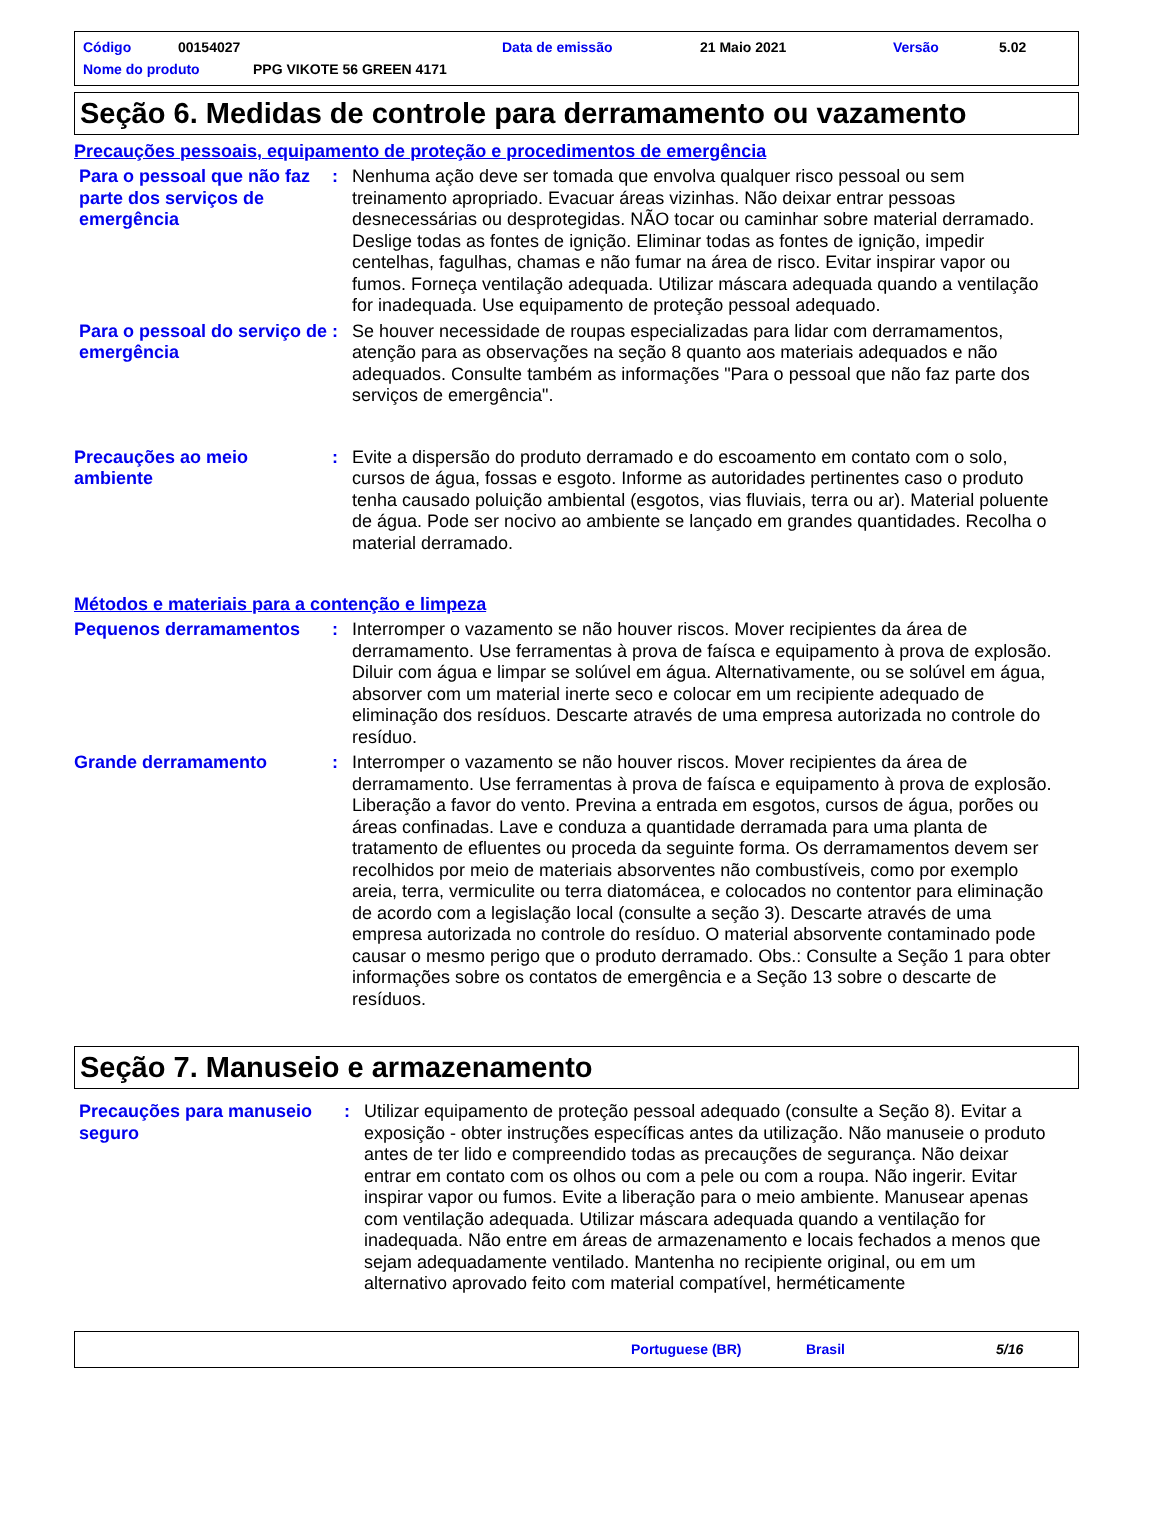Código 00154027 Data de emissão 21 Maio 2021 Versão 5.02
Nome do produto PPG VIKOTE 56 GREEN 4171
Seção 6. Medidas de controle para derramamento ou vazamento
Precauções pessoais, equipamento de proteção e procedimentos de emergência
Para o pessoal que não faz parte dos serviços de emergência
: Nenhuma ação deve ser tomada que envolva qualquer risco pessoal ou sem treinamento apropriado. Evacuar áreas vizinhas. Não deixar entrar pessoas desnecessárias ou desprotegidas. NÃO tocar ou caminhar sobre material derramado. Deslige todas as fontes de ignição. Eliminar todas as fontes de ignição, impedir centelhas, fagulhas, chamas e não fumar na área de risco. Evitar inspirar vapor ou fumos. Forneça ventilação adequada. Utilizar máscara adequada quando a ventilação for inadequada. Use equipamento de proteção pessoal adequado.
Para o pessoal do serviço de emergência
: Se houver necessidade de roupas especializadas para lidar com derramamentos, atenção para as observações na seção 8 quanto aos materiais adequados e não adequados. Consulte também as informações "Para o pessoal que não faz parte dos serviços de emergência".
Precauções ao meio ambiente
: Evite a dispersão do produto derramado e do escoamento em contato com o solo, cursos de água, fossas e esgoto. Informe as autoridades pertinentes caso o produto tenha causado poluição ambiental (esgotos, vias fluviais, terra ou ar). Material poluente de água. Pode ser nocivo ao ambiente se lançado em grandes quantidades. Recolha o material derramado.
Métodos e materiais para a contenção e limpeza
Pequenos derramamentos : Interromper o vazamento se não houver riscos. Mover recipientes da área de derramamento. Use ferramentas à prova de faísca e equipamento à prova de explosão. Diluir com água e limpar se solúvel em água. Alternativamente, ou se solúvel em água, absorver com um material inerte seco e colocar em um recipiente adequado de eliminação dos resíduos. Descarte através de uma empresa autorizada no controle do resíduo.
Grande derramamento : Interromper o vazamento se não houver riscos. Mover recipientes da área de derramamento. Use ferramentas à prova de faísca e equipamento à prova de explosão. Liberação a favor do vento. Previna a entrada em esgotos, cursos de água, porões ou áreas confinadas. Lave e conduza a quantidade derramada para uma planta de tratamento de efluentes ou proceda da seguinte forma. Os derramamentos devem ser recolhidos por meio de materiais absorventes não combustíveis, como por exemplo areia, terra, vermiculite ou terra diatomácea, e colocados no contentor para eliminação de acordo com a legislação local (consulte a seção 3). Descarte através de uma empresa autorizada no controle do resíduo. O material absorvente contaminado pode causar o mesmo perigo que o produto derramado. Obs.: Consulte a Seção 1 para obter informações sobre os contatos de emergência e a Seção 13 sobre o descarte de resíduos.
Seção 7. Manuseio e armazenamento
Precauções para manuseio seguro
: Utilizar equipamento de proteção pessoal adequado (consulte a Seção 8). Evitar a exposição - obter instruções específicas antes da utilização. Não manuseie o produto antes de ter lido e compreendido todas as precauções de segurança. Não deixar entrar em contato com os olhos ou com a pele ou com a roupa. Não ingerir. Evitar inspirar vapor ou fumos. Evite a liberação para o meio ambiente. Manusear apenas com ventilação adequada. Utilizar máscara adequada quando a ventilação for inadequada. Não entre em áreas de armazenamento e locais fechados a menos que sejam adequadamente ventilado. Mantenha no recipiente original, ou em um alternativo aprovado feito com material compatível, herméticamente
Portuguese (BR) Brasil 5/16